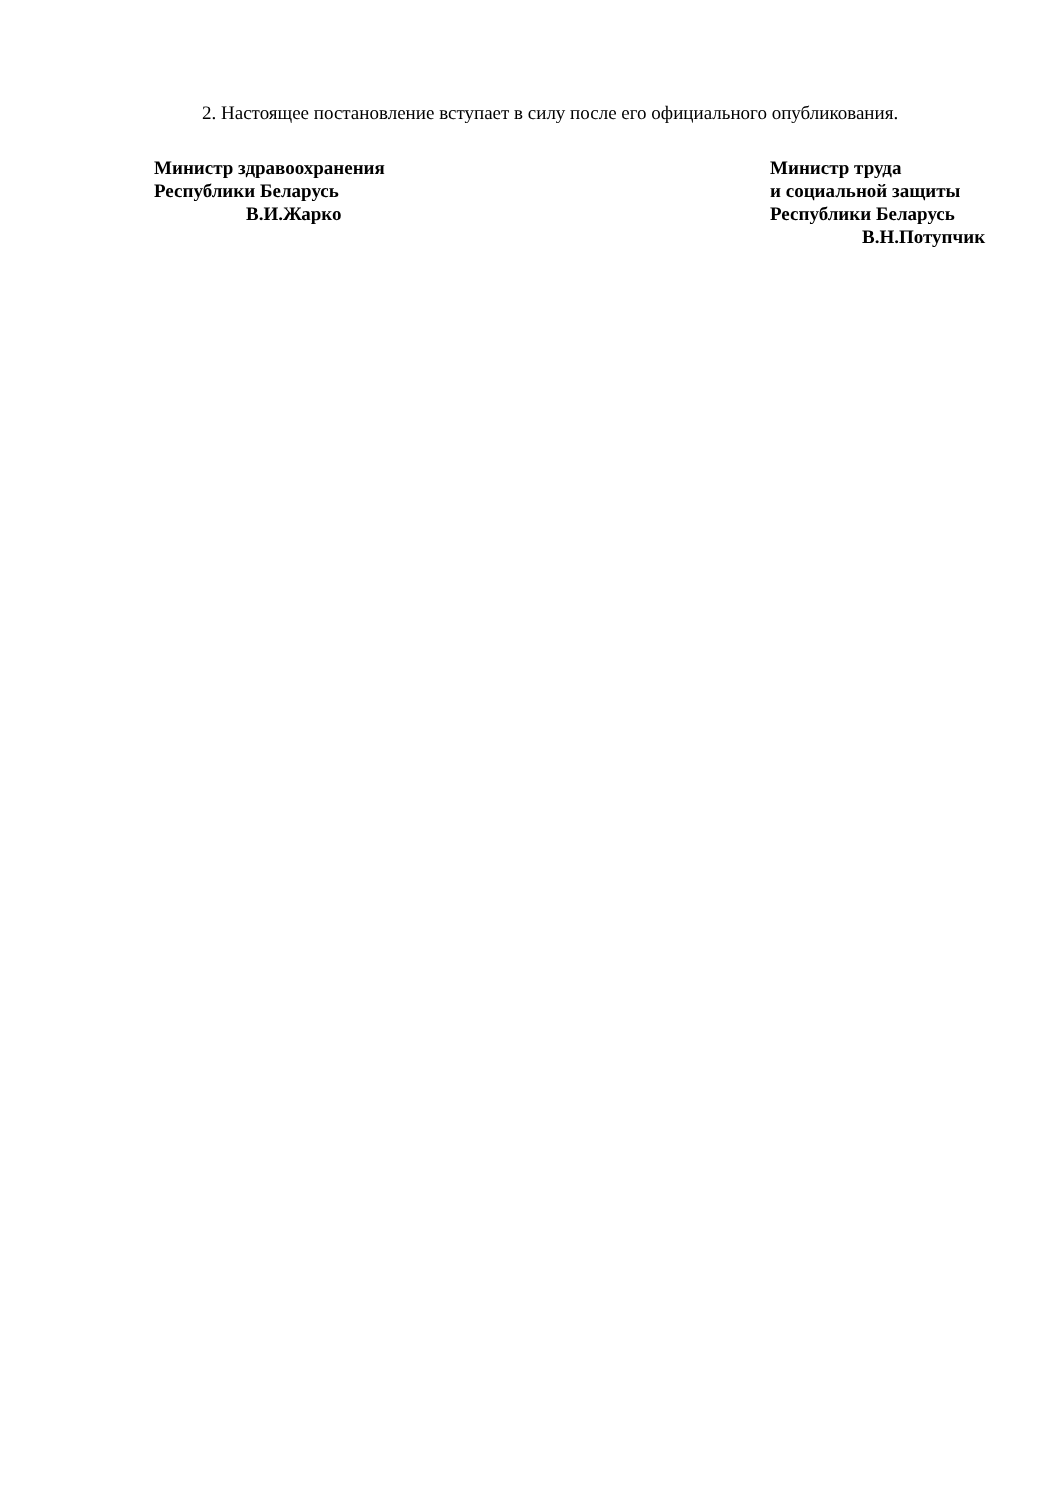2. Настоящее постановление вступает в силу после его официального опубликования.
Министр здравоохранения
Республики Беларусь
В.И.Жарко
Министр труда
и социальной защиты
Республики Беларусь
В.Н.Потупчик